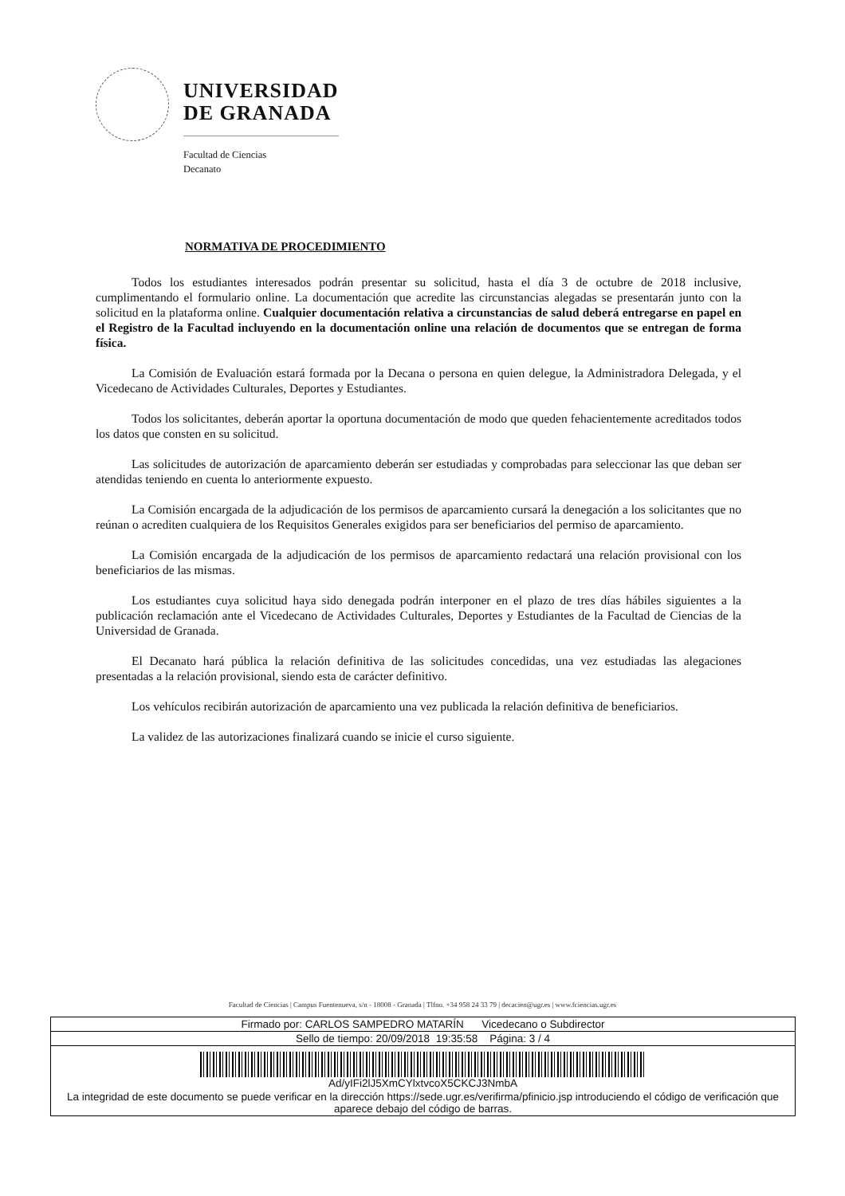UNIVERSIDAD
DE GRANADA
Facultad de Ciencias
Decanato
NORMATIVA DE PROCEDIMIENTO
Todos los estudiantes interesados podrán presentar su solicitud, hasta el día 3 de octubre de 2018 inclusive, cumplimentando el formulario online. La documentación que acredite las circunstancias alegadas se presentarán junto con la solicitud en la plataforma online. Cualquier documentación relativa a circunstancias de salud deberá entregarse en papel en el Registro de la Facultad incluyendo en la documentación online una relación de documentos que se entregan de forma física.
La Comisión de Evaluación estará formada por la Decana o persona en quien delegue, la Administradora Delegada, y el Vicedecano de Actividades Culturales, Deportes y Estudiantes.
Todos los solicitantes, deberán aportar la oportuna documentación de modo que queden fehacientemente acreditados todos los datos que consten en su solicitud.
Las solicitudes de autorización de aparcamiento deberán ser estudiadas y comprobadas para seleccionar las que deban ser atendidas teniendo en cuenta lo anteriormente expuesto.
La Comisión encargada de la adjudicación de los permisos de aparcamiento cursará la denegación a los solicitantes que no reúnan o acrediten cualquiera de los Requisitos Generales exigidos para ser beneficiarios del permiso de aparcamiento.
La Comisión encargada de la adjudicación de los permisos de aparcamiento redactará una relación provisional con los beneficiarios de las mismas.
Los estudiantes cuya solicitud haya sido denegada podrán interponer en el plazo de tres días hábiles siguientes a la publicación reclamación ante el Vicedecano de Actividades Culturales, Deportes y Estudiantes de la Facultad de Ciencias de la Universidad de Granada.
El Decanato hará pública la relación definitiva de las solicitudes concedidas, una vez estudiadas las alegaciones presentadas a la relación provisional, siendo esta de carácter definitivo.
Los vehículos recibirán autorización de aparcamiento una vez publicada la relación definitiva de beneficiarios.
La validez de las autorizaciones finalizará cuando se inicie el curso siguiente.
Facultad de Ciencias | Campus Fuentenueva, s/n - 18008 - Granada | Tlfno. +34 958 24 33 79 | decacien@ugr.es | www.fciencias.ugr.es
| Firmado por: CARLOS SAMPEDRO MATARÍN Vicedecano o Subdirector |
| Sello de tiempo: 20/09/2018 19:35:58 Página: 3 / 4 |
| Ad/yIFi2lJ5XmCYlxtvcoX5CKCJ3NmbA |
| La integridad de este documento se puede verificar en la dirección https://sede.ugr.es/verifirma/pfinicio.jsp introduciendo el código de verificación que aparece debajo del código de barras. |